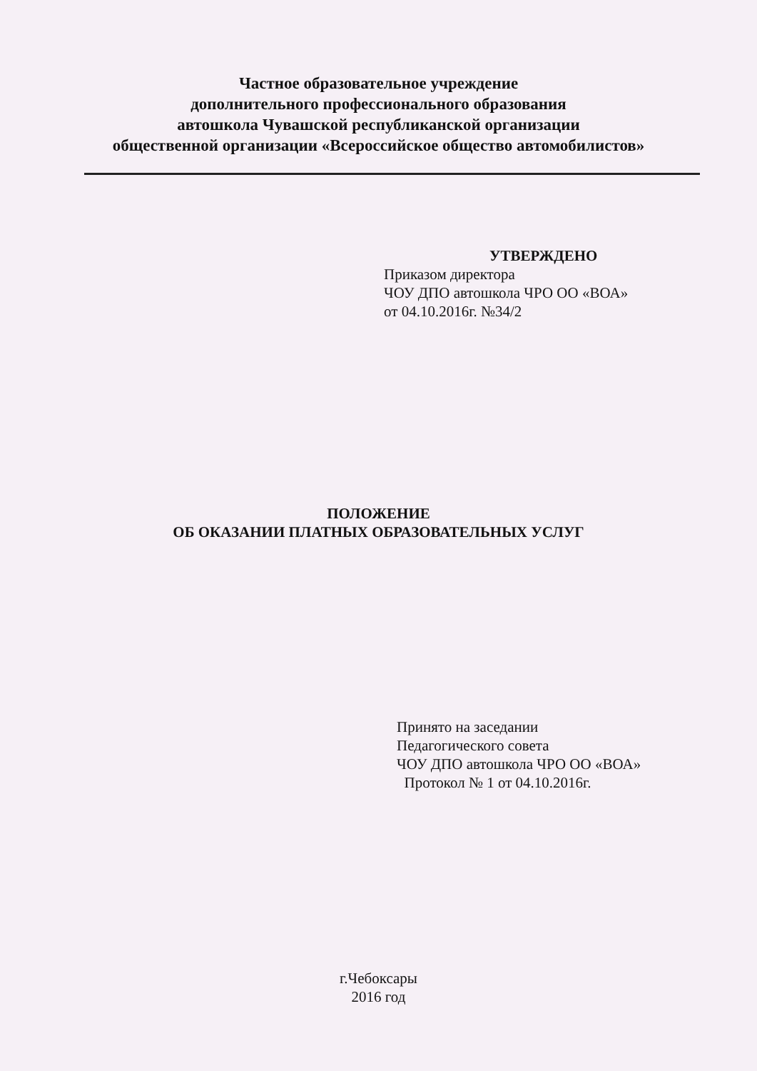Частное образовательное учреждение
дополнительного профессионального образования
автошкола Чувашской республиканской организации
общественной организации «Всероссийское общество автомобилистов»
УТВЕРЖДЕНО
Приказом директора
ЧОУ ДПО автошкола ЧРО ОО «ВОА»
от 04.10.2016г. №34/2
ПОЛОЖЕНИЕ
ОБ ОКАЗАНИИ ПЛАТНЫХ ОБРАЗОВАТЕЛЬНЫХ УСЛУГ
Принято на заседании
Педагогического совета
ЧОУ ДПО автошкола ЧРО ОО «ВОА»
Протокол № 1 от 04.10.2016г.
г.Чебоксары
2016 год